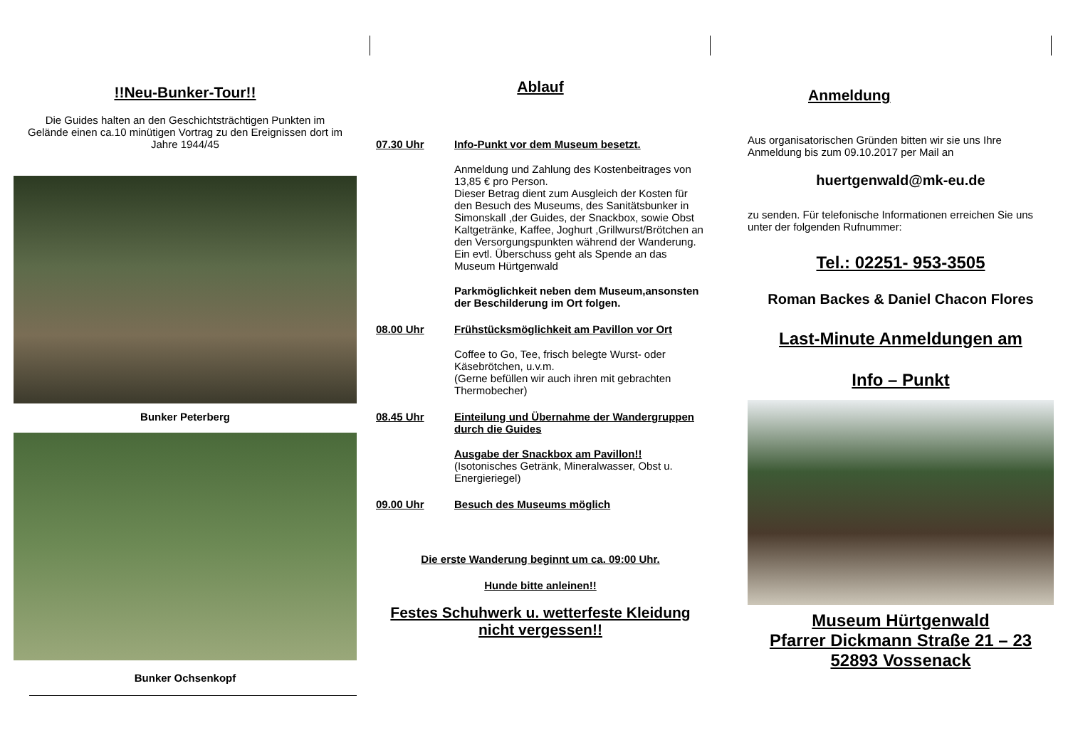!!Neu-Bunker-Tour!!
Die Guides halten an den Geschichtsträchtigen Punkten im Gelände einen ca.10 minütigen Vortrag zu den Ereignissen dort im Jahre 1944/45
Bunker Peterberg
Bunker Ochsenkopf
Ablauf
07.30 Uhr Info-Punkt vor dem Museum besetzt.
Anmeldung und Zahlung des Kostenbeitrages von 13,85 € pro Person.
Dieser Betrag dient zum Ausgleich der Kosten für den Besuch des Museums, des Sanitätsbunker in Simonskall ,der Guides, der Snackbox, sowie Obst Kaltgetränke, Kaffee, Joghurt ,Grillwurst/Brötchen an den Versorgungspunkten während der Wanderung.
Ein evtl. Überschuss geht als Spende an das Museum Hürtgenwald
Parkmöglichkeit neben dem Museum,ansonsten der Beschilderung im Ort folgen.
08.00 Uhr Frühstücksmöglichkeit am Pavillon vor Ort
Coffee to Go, Tee, frisch belegte Wurst- oder Käsebrötchen, u.v.m.
(Gerne befüllen wir auch ihren mit gebrachten Thermobecher)
08.45 Uhr Einteilung und Übernahme der Wandergruppen durch die Guides
Ausgabe der Snackbox am Pavillon!!
(Isotonisches Getränk, Mineralwasser, Obst u. Energieriegel)
09.00 Uhr Besuch des Museums möglich
Die erste Wanderung beginnt um ca. 09:00 Uhr.
Hunde bitte anleinen!!
Festes Schuhwerk u. wetterfeste Kleidung nicht vergessen!!
Anmeldung
Aus organisatorischen Gründen bitten wir sie uns Ihre Anmeldung bis zum 09.10.2017 per Mail an
huertgenwald@mk-eu.de
zu senden. Für telefonische Informationen erreichen Sie uns unter der folgenden Rufnummer:
Tel.: 02251- 953-3505
Roman Backes & Daniel Chacon Flores
Last-Minute Anmeldungen am
Info – Punkt
Museum Hürtgenwald
Pfarrer Dickmann Straße 21 – 23
52893 Vossenack